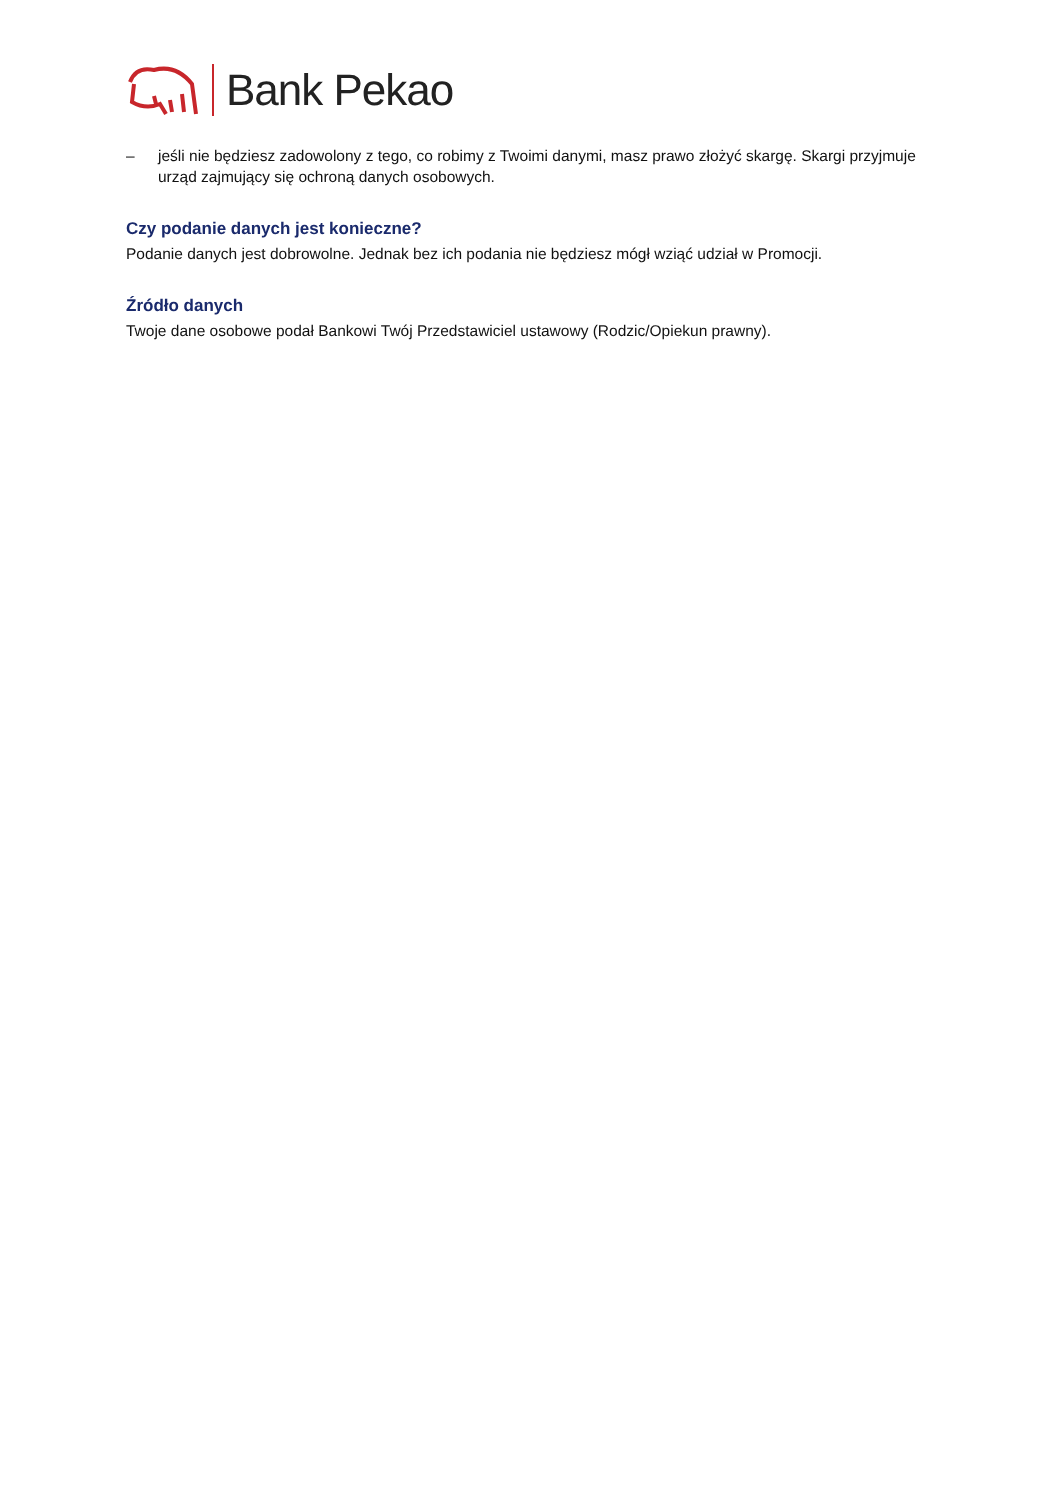Bank Pekao
– jeśli nie będziesz zadowolony z tego, co robimy z Twoimi danymi, masz prawo złożyć skargę. Skargi przyjmuje urząd zajmujący się ochroną danych osobowych.
Czy podanie danych jest konieczne?
Podanie danych jest dobrowolne. Jednak bez ich podania nie będziesz mógł wziąć udział w Promocji.
Źródło danych
Twoje dane osobowe podał Bankowi Twój Przedstawiciel ustawowy (Rodzic/Opiekun prawny).